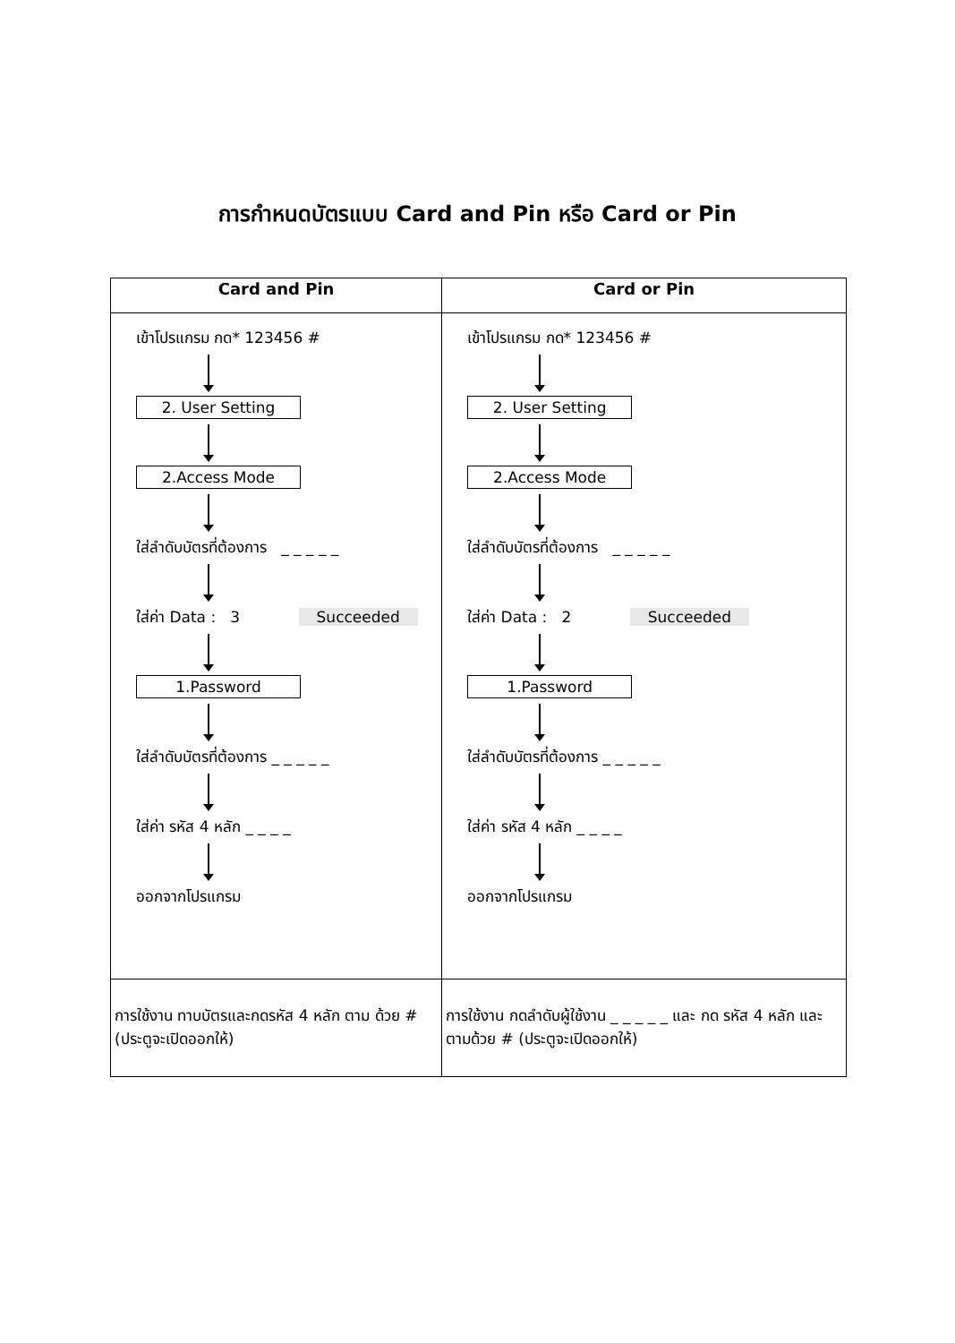การกำหนดบัตรแบบ Card and Pin หรือ Card or Pin
| Card and Pin | Card or Pin |
| --- | --- |
| เข้าโปรแกรม กด* 123456 # 2. User Setting 2.Access Mode ใส่ลำดับบัตรที่ต้องการ _ _ _ _ _ ใส่ค่า Data : 3 Succeeded 1.Password ใส่ลำดับบัตรที่ต้องการ _ _ _ _ _ ใส่ค่า รหัส 4 หลัก _ _ _ _ ออกจากโปรแกรม | เข้าโปรแกรม กด* 123456 # 2. User Setting 2.Access Mode ใส่ลำดับบัตรที่ต้องการ _ _ _ _ _ ใส่ค่า Data : 2 Succeeded 1.Password ใส่ลำดับบัตรที่ต้องการ _ _ _ _ _ ใส่ค่า รหัส 4 หลัก _ _ _ _ ออกจากโปรแกรม |
| การใช้งาน ทาบบัตรและกดรหัส 4 หลัก ตาม ด้วย # (ประตูจะเปิดออกให้) | การใช้งาน กดลำดับผู้ใช้งาน _ _ _ _ _ และ กด รหัส 4 หลัก และตามด้วย # (ประตูจะเปิดออกให้) |